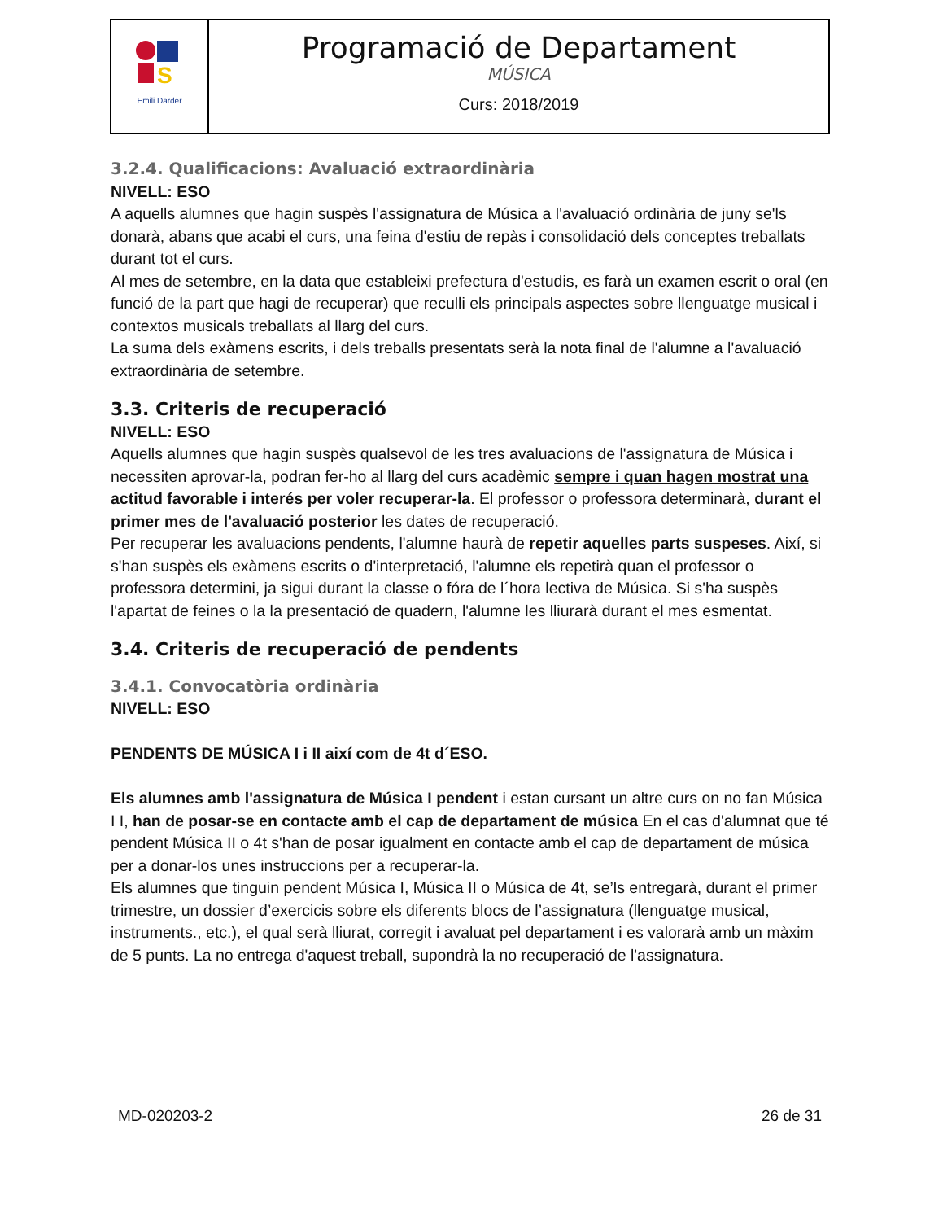| S Emili Darder | Programació de Departament MÚSICA Curs: 2018/2019 |
3.2.4. Qualificacions: Avaluació extraordinària
NIVELL: ESO
A aquells alumnes que hagin suspès l'assignatura de Música a l'avaluació ordinària de juny se'ls donarà, abans que acabi el curs, una feina d'estiu de repàs i consolidació dels conceptes treballats durant tot el curs.
Al mes de setembre, en la data que estableixi prefectura d'estudis, es farà un examen escrit o oral (en funció de la part que hagi de recuperar) que reculli els principals aspectes sobre llenguatge musical i contextos musicals treballats al llarg del curs.
La suma dels exàmens escrits, i dels treballs presentats serà la nota final de l'alumne a l'avaluació extraordinària de setembre.
3.3. Criteris de recuperació
NIVELL: ESO
Aquells alumnes que hagin suspès qualsevol de les tres avaluacions de l'assignatura de Música i necessiten aprovar-la, podran fer-ho al llarg del curs acadèmic sempre i quan hagen mostrat una actitud favorable i interés per voler recuperar-la. El professor o professora determinarà, durant el primer mes de l'avaluació posterior les dates de recuperació.
Per recuperar les avaluacions pendents, l'alumne haurà de repetir aquelles parts suspeses. Així, si s'han suspès els exàmens escrits o d'interpretació, l'alumne els repetirà quan el professor o professora determini, ja sigui durant la classe o fóra de l´hora lectiva de Música. Si s'ha suspès l'apartat de feines o la la presentació de quadern, l'alumne les lliurarà durant el mes esmentat.
3.4. Criteris de recuperació de pendents
3.4.1. Convocatòria ordinària
NIVELL: ESO
PENDENTS DE MÚSICA I i II així com de 4t d´ESO.
Els alumnes amb l'assignatura de Música I pendent i estan cursant un altre curs on no fan Música I I, han de posar-se en contacte amb el cap de departament de música En el cas d'alumnat que té pendent Música II o 4t s'han de posar igualment en contacte amb el cap de departament de música per a donar-los unes instruccions per a recuperar-la.
Els alumnes que tinguin pendent Música I, Música II o Música de 4t, se’ls entregarà, durant el primer trimestre, un dossier d’exercicis sobre els diferents blocs de l’assignatura (llenguatge musical, instruments., etc.), el qual serà lliurat, corregit i avaluat pel departament i es valorarà amb un màxim de 5 punts. La no entrega d'aquest treball, supondrà la no recuperació de l'assignatura.
MD-020203-2 26 de 31